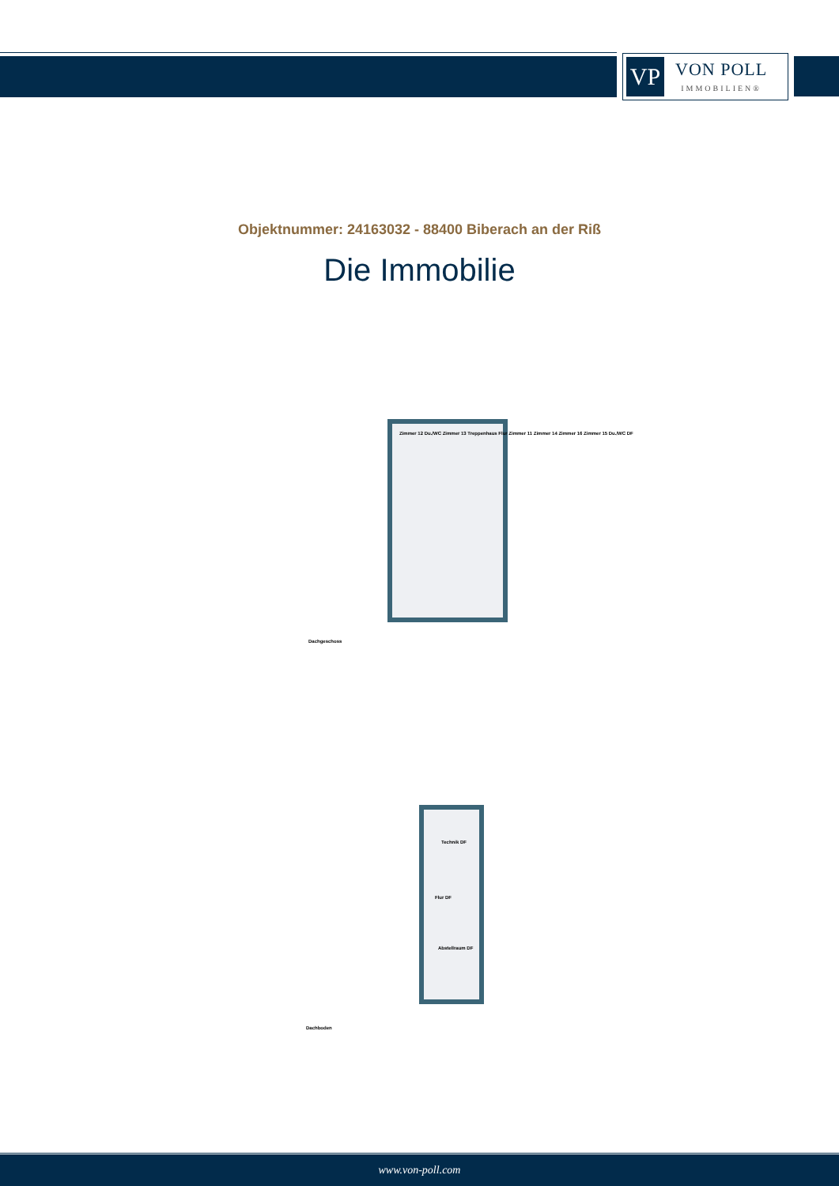VP
VON POLL
IMMOBILIEN®
Objektnummer: 24163032 - 88400 Biberach an der Riß
Die Immobilie
Zimmer 12 Du./WC Zimmer 13 Treppenhaus Flur Zimmer 11 Zimmer 14 Zimmer 16 Zimmer 15 Du./WC DF
Dachgeschoss
Technik DF
Flur DF
Abstellraum DF
Dachboden
www.von-poll.com